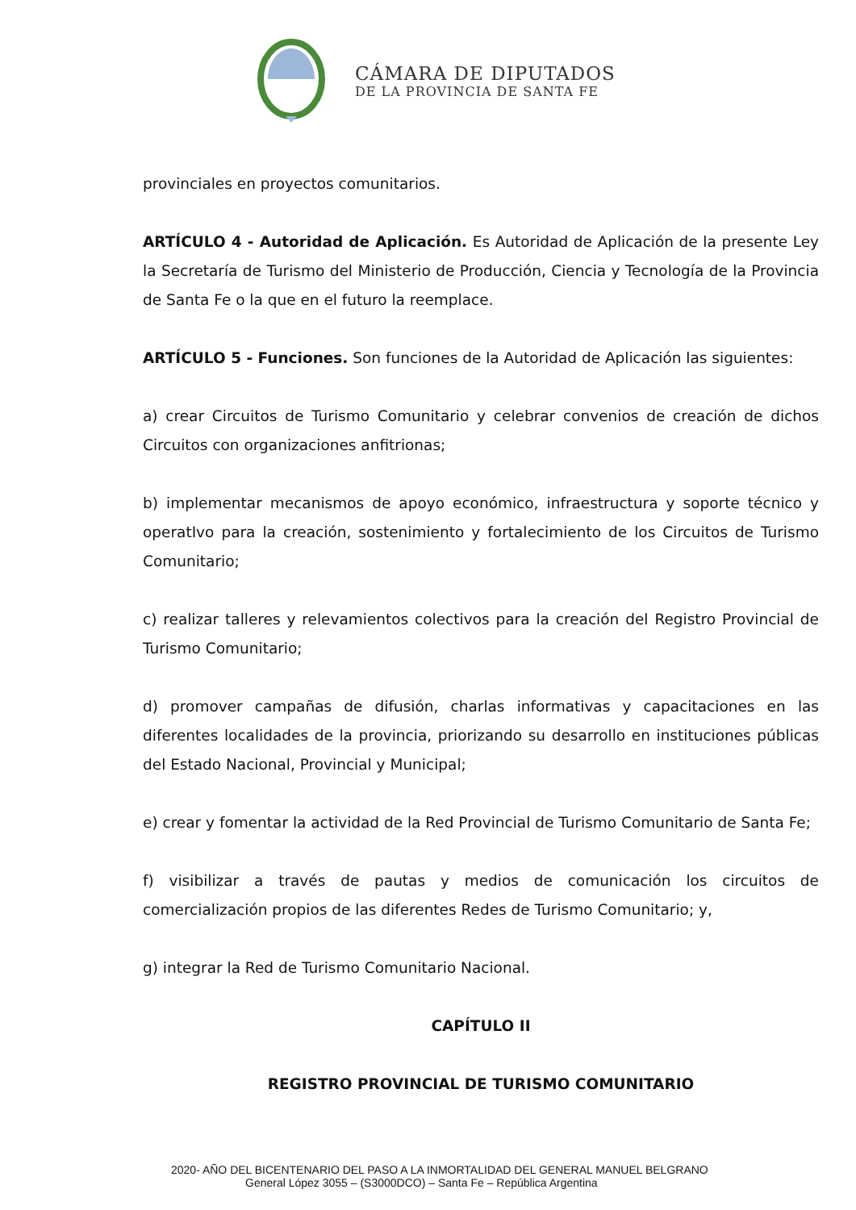CÁMARA DE DIPUTADOS
DE LA PROVINCIA DE SANTA FE
provinciales en proyectos comunitarios.
ARTÍCULO 4 - Autoridad de Aplicación. Es Autoridad de Aplicación de la presente Ley la Secretaría de Turismo del Ministerio de Producción, Ciencia y Tecnología de la Provincia de Santa Fe o la que en el futuro la reemplace.
ARTÍCULO 5 - Funciones. Son funciones de la Autoridad de Aplicación las siguientes:
a) crear Circuitos de Turismo Comunitario y celebrar convenios de creación de dichos Circuitos con organizaciones anfitrionas;
b) implementar mecanismos de apoyo económico, infraestructura y soporte técnico y operatIvo para la creación, sostenimiento y fortalecimiento de los Circuitos de Turismo Comunitario;
c) realizar talleres y relevamientos colectivos para la creación del Registro Provincial de Turismo Comunitario;
d) promover campañas de difusión, charlas informativas y capacitaciones en las diferentes localidades de la provincia, priorizando su desarrollo en instituciones públicas del Estado Nacional, Provincial y Municipal;
e) crear y fomentar la actividad de la Red Provincial de Turismo Comunitario de Santa Fe;
f) visibilizar a través de pautas y medios de comunicación los circuitos de comercialización propios de las diferentes Redes de Turismo Comunitario; y,
g) integrar la Red de Turismo Comunitario Nacional.
CAPÍTULO II
REGISTRO PROVINCIAL DE TURISMO COMUNITARIO
2020- AÑO DEL BICENTENARIO DEL PASO A LA INMORTALIDAD DEL GENERAL MANUEL BELGRANO
General López 3055 – (S3000DCO) – Santa Fe – República Argentina